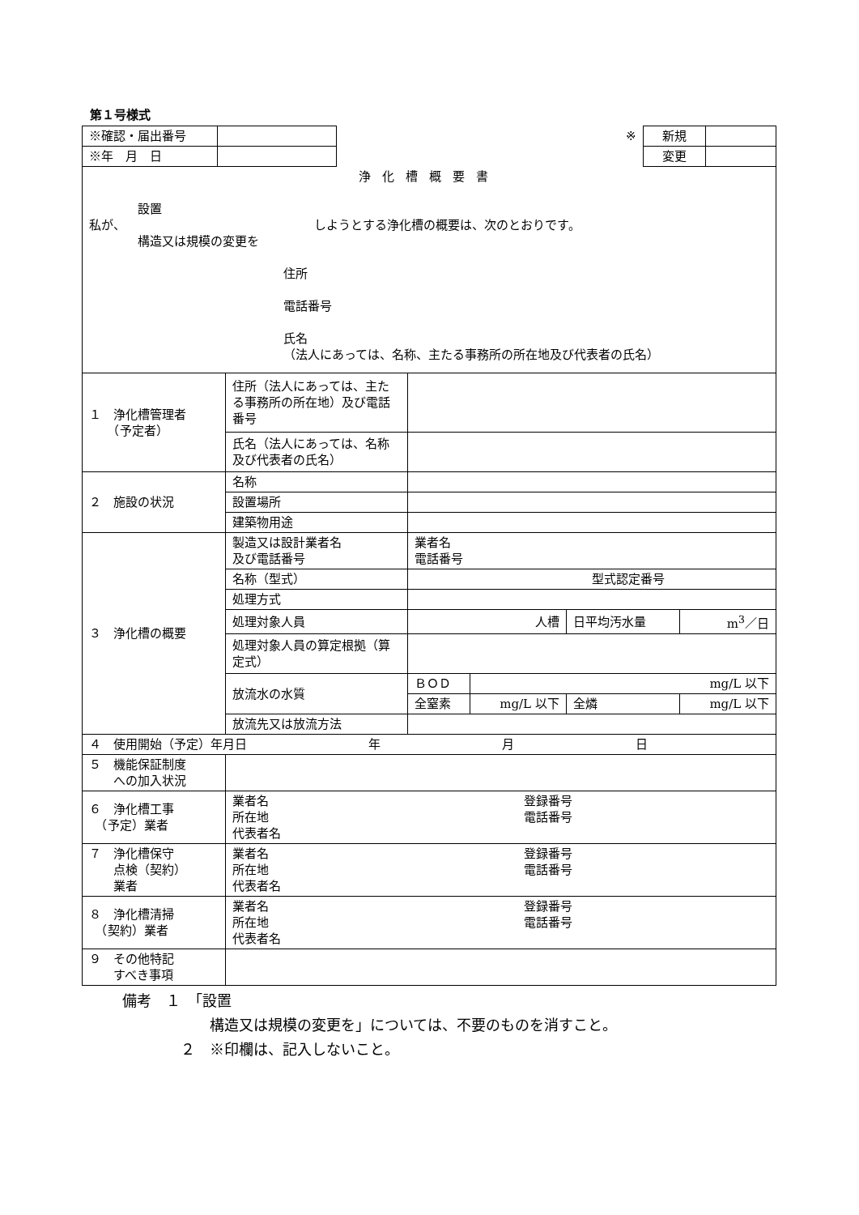第１号様式
| ※確認・届出番号 | | ※ | 新規 | |
| ※年 月 日 | | | 変更 | |
| 浄化槽概要書 設置 私が、 しようとする浄化槽の概要は、次のとおりです。 構造又は規模の変更を 住所 電話番号 氏名 （法人にあっては、名称、主たる事務所の所在地及び代表者の氏名） | | | | | |
| １ 浄化槽管理者 （予定者） | 住所（法人にあっては、主たる事務所の所在地）及び電話番号 | | | | |
| | 氏名（法人にあっては、名称及び代表者の氏名） | | | | |
| ２ 施設の状況 | 名称 | | | | |
| | 設置場所 | | | | |
| | 建築物用途 | | | | |
| ３ 浄化槽の概要 | 製造又は設計業者名 及び電話番号 | 業者名 電話番号 | | | |
| | 名称（型式） | 型式認定番号 | | | |
| | 処理方式 | | | | |
| | 処理対象人員 | 人槽 | | 日平均汚水量 | m<sup>3</sup>／日 |
| | 処理対象人員の算定根拠（算定式） | | | | |
| | 放流水の水質 | ＢＯＤ | mg/L 以下 | | |
| | | 全窒素 | mg/L 以下 | 全燐 | mg/L 以下 |
| | 放流先又は放流方法 | | | | |
| ４ 使用開始（予定）年月日 年 月 日 | | | | | |
| ５ 機能保証制度 への加入状況 | | | | | |
| ６ 浄化槽工事 （予定）業者 | 業者名 登録番号 所在地 電話番号 代表者名 | | | | |
| ７ 浄化槽保守 点検（契約） 業者 | 業者名 登録番号 所在地 電話番号 代表者名 | | | | |
| ８ 浄化槽清掃 （契約）業者 | 業者名 登録番号 所在地 電話番号 代表者名 | | | | |
| ９ その他特記 すべき事項 | | | | | |
備考　１　「設置
　　　　　　構造又は規模の変更を」については、不要のものを消すこと。
　　　　２　※印欄は、記入しないこと。